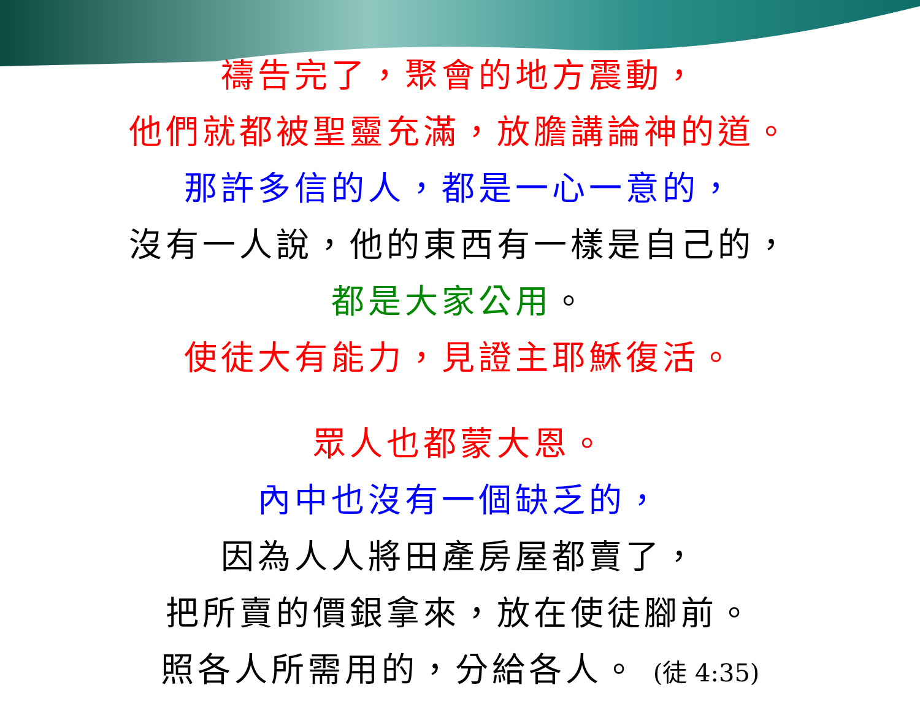禱告完了，聚會的地方震動，
他們就都被聖靈充滿，放膽講論神的道。
那許多信的人，都是一心一意的，
沒有一人說，他的東西有一樣是自己的，
都是大家公用。
使徒大有能力，見證主耶穌復活。
眾人也都蒙大恩。
內中也沒有一個缺乏的，
因為人人將田產房屋都賣了，
把所賣的價銀拿來，放在使徒腳前。
照各人所需用的，分給各人。 (徒 4:35)